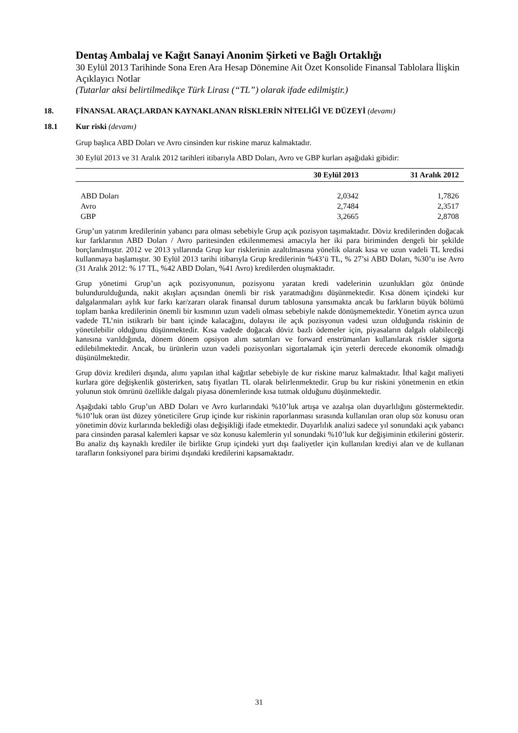Dentaş Ambalaj ve Kağıt Sanayi Anonim Şirketi ve Bağlı Ortaklığı
30 Eylül 2013 Tarihinde Sona Eren Ara Hesap Dönemine Ait Özet Konsolide Finansal Tablolara İlişkin Açıklayıcı Notlar
(Tutarlar aksi belirtilmedikçe Türk Lirası (“TL”) olarak ifade edilmiştir.)
18. FİNANSAL ARAÇLARDAN KAYNAKLANAN RİSKLERİN NİTELİĞİ VE DÜZEYİ (devamı)
18.1 Kur riski (devamı)
Grup başlıca ABD Doları ve Avro cinsinden kur riskine maruz kalmaktadır.
30 Eylül 2013 ve 31 Aralık 2012 tarihleri itibarıyla ABD Doları, Avro ve GBP kurları aşağıdaki gibidir:
| | 30 Eylül 2013 | 31 Aralık 2012 |
| --- | --- | --- |
| ABD Doları | 2,0342 | 1,7826 |
| Avro | 2,7484 | 2,3517 |
| GBP | 3,2665 | 2,8708 |
Grup’un yatırım kredilerinin yabancı para olması sebebiyle Grup açık pozisyon taşımaktadır. Döviz kredilerinden doğacak kur farklarının ABD Doları / Avro paritesinden etkilenmemesi amacıyla her iki para biriminden dengeli bir şekilde borçlanılmıştır. 2012 ve 2013 yıllarında Grup kur risklerinin azaltılmasına yönelik olarak kısa ve uzun vadeli TL kredisi kullanmaya başlamıştır. 30 Eylül 2013 tarihi itibarıyla Grup kredilerinin %43’ü TL, % 27’si ABD Doları, %30’u ise Avro (31 Aralık 2012: % 17 TL, %42 ABD Doları, %41 Avro) kredilerden oluşmaktadır.
Grup yönetimi Grup’un açık pozisyonunun, pozisyonu yaratan kredi vadelerinin uzunlukları göz önünde bulundurulduğunda, nakit akışları açısından önemli bir risk yaratmadığını düşünmektedir. Kısa dönem içindeki kur dalgalanmaları aylık kur farkı kar/zararı olarak finansal durum tablosuna yansımakta ancak bu farkların büyük bölümü toplam banka kredilerinin önemli bir kısmının uzun vadeli olması sebebiyle nakde dönüşmemektedir. Yönetim ayrıca uzun vadede TL’nin istikrarlı bir bant içinde kalacağını, dolayısı ile açık pozisyonun vadesi uzun olduğunda riskinin de yönetilebilir olduğunu düşünmektedir. Kısa vadede doğacak döviz bazlı ödemeler için, piyasaların dalgalı olabileceği kanısına varıldığında, dönem dönem opsiyon alım satımları ve forward enstrümanları kullanılarak riskler sigorta edilebilmektedir. Ancak, bu ürünlerin uzun vadeli pozisyonları sigortalamak için yeterli derecede ekonomik olmadığı düşünülmektedir.
Grup döviz kredileri dışında, alımı yapılan ithal kağıtlar sebebiyle de kur riskine maruz kalmaktadır. İthal kağıt maliyeti kurlara göre değişkenlik gösterirken, satış fiyatları TL olarak belirlenmektedir. Grup bu kur riskini yönetmenin en etkin yolunun stok ömrünü özellikle dalgalı piyasa dönemlerinde kısa tutmak olduğunu düşünmektedir.
Aşağıdaki tablo Grup’un ABD Doları ve Avro kurlarındaki %10’luk artışa ve azalışa olan duyarlılığını göstermektedir. %10’luk oran üst düzey yöneticilere Grup içinde kur riskinin raporlanması sırasında kullanılan oran olup söz konusu oran yönetimin döviz kurlarında beklediği olası değişikliği ifade etmektedir. Duyarlılık analizi sadece yıl sonundaki açık yabancı para cinsinden parasal kalemleri kapsar ve söz konusu kalemlerin yıl sonundaki %10’luk kur değişiminin etkilerini gösterir. Bu analiz dış kaynaklı krediler ile birlikte Grup içindeki yurt dışı faaliyetler için kullanılan krediyi alan ve de kullanan tarafların fonksiyonel para birimi dışındaki kredilerini kapsamaktadır.
31